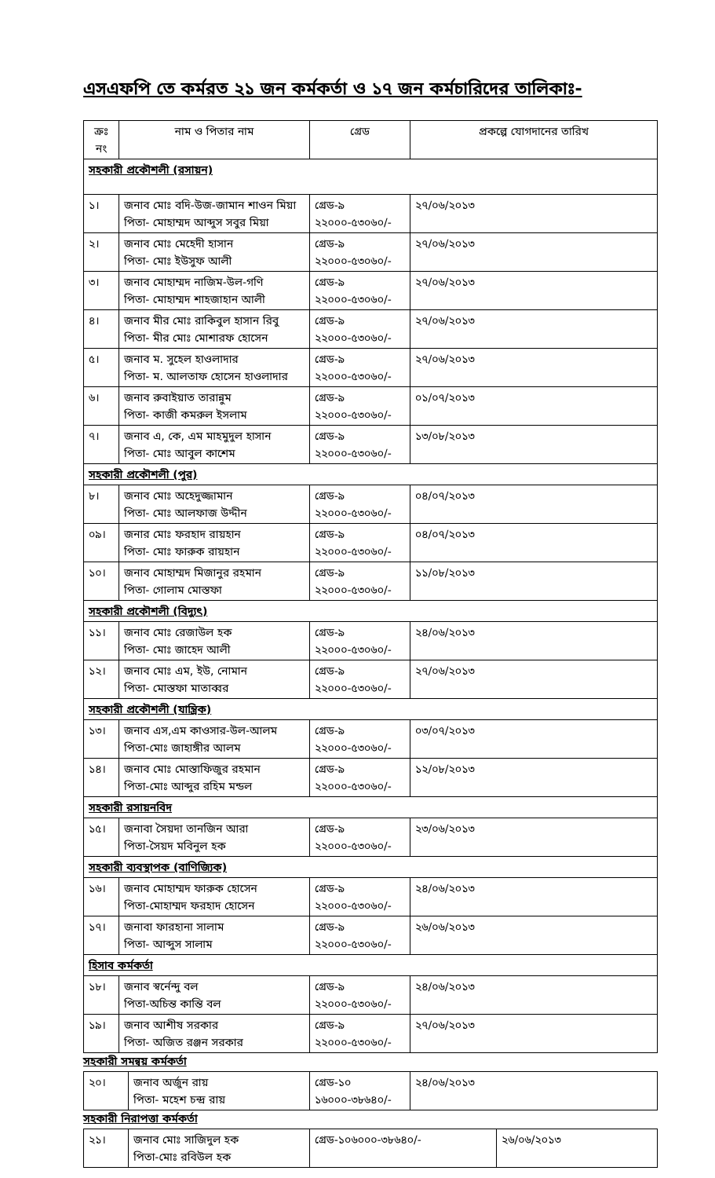এসএফপি তে কর্মরত ২১ জন কর্মকর্তা ও ১৭ জন কর্মচারিদের তালিকাঃ-
| ক্রঃ নং | নাম ও পিতার নাম | গ্রেড | প্রকল্পে যোগদানের তারিখ |
| --- | --- | --- | --- |
| সহকারী প্রকৌশলী (রসায়ন) | | | |
| ১। | জনাব মোঃ বদি-উজ-জামান শাওন মিয়া পিতা- মোহাম্মদ আব্দুস সবুর মিয়া | গ্রেড-৯ ২২০০০-৫৩০৬০/- | ২৭/০৬/২০১৩ |
| ২। | জনাব মোঃ মেহেদী হাসান পিতা- মোঃ ইউসুফ আলী | গ্রেড-৯ ২২০০০-৫৩০৬০/- | ২৭/০৬/২০১৩ |
| ৩। | জনাব মোহাম্মদ নাজিম-উল-গণি পিতা- মোহাম্মদ শাহজাহান আলী | গ্রেড-৯ ২২০০০-৫৩০৬০/- | ২৭/০৬/২০১৩ |
| ৪। | জনাব মীর মোঃ রাকিবুল হাসান রিবু পিতা- মীর মোঃ মোশারফ হোসেন | গ্রেড-৯ ২২০০০-৫৩০৬০/- | ২৭/০৬/২০১৩ |
| ৫। | জনাব ম. সুহেল হাওলাদার পিতা- ম. আলতাফ হোসেন হাওলাদার | গ্রেড-৯ ২২০০০-৫৩০৬০/- | ২৭/০৬/২০১৩ |
| ৬। | জনাব রুবাইয়াত তারান্নুম পিতা- কাজী কমরুল ইসলাম | গ্রেড-৯ ২২০০০-৫৩০৬০/- | ০১/০৭/২০১৩ |
| ৭। | জনাব এ, কে, এম মাহমুদুল হাসান পিতা- মোঃ আবুল কাশেম | গ্রেড-৯ ২২০০০-৫৩০৬০/- | ১৩/০৮/২০১৩ |
| সহকারী প্রকৌশলী (পুর) | | | |
| ৮। | জনাব মোঃ অহেদুজ্জামান পিতা- মোঃ আলফাজ উদ্দীন | গ্রেড-৯ ২২০০০-৫৩০৬০/- | ০৪/০৭/২০১৩ |
| ০৯। | জনার মোঃ ফরহাদ রায়হান পিতা- মোঃ ফারুক রায়হান | গ্রেড-৯ ২২০০০-৫৩০৬০/- | ০৪/০৭/২০১৩ |
| ১০। | জনাব মোহাম্মদ মিজানুর রহমান পিতা- গোলাম মোস্তফা | গ্রেড-৯ ২২০০০-৫৩০৬০/- | ১১/০৮/২০১৩ |
| সহকারী প্রকৌশলী (বিদ্যুৎ) | | | |
| ১১। | জনাব মোঃ রেজাউল হক পিতা- মোঃ জাহেদ আলী | গ্রেড-৯ ২২০০০-৫৩০৬০/- | ২৪/০৬/২০১৩ |
| ১২। | জনাব মোঃ এম, ইউ, নোমান পিতা- মোস্তফা মাতাব্বর | গ্রেড-৯ ২২০০০-৫৩০৬০/- | ২৭/০৬/২০১৩ |
| সহকারী প্রকৌশলী (যান্ত্রিক) | | | |
| ১৩। | জনাব এস,এম কাওসার-উল-আলম পিতা-মোঃ জাহাঙ্গীর আলম | গ্রেড-৯ ২২০০০-৫৩০৬০/- | ০৩/০৭/২০১৩ |
| ১৪। | জনাব মোঃ মোস্তাফিজুর রহমান পিতা-মোঃ আব্দুর রহিম মন্ডল | গ্রেড-৯ ২২০০০-৫৩০৬০/- | ১২/০৮/২০১৩ |
| সহকারী রসায়নবিদ | | | |
| ১৫। | জনাবা সৈয়দা তানজিন আরা পিতা-সৈয়দ মবিনুল হক | গ্রেড-৯ ২২০০০-৫৩০৬০/- | ২৩/০৬/২০১৩ |
| সহকারী ব্যবস্থাপক (বাণিজ্যিক) | | | |
| ১৬। | জনাব মোহাম্মদ ফারুক হোসেন পিতা-মোহাম্মদ ফরহাদ হোসেন | গ্রেড-৯ ২২০০০-৫৩০৬০/- | ২৪/০৬/২০১৩ |
| ১৭। | জনাবা ফারহানা সালাম পিতা- আব্দুস সালাম | গ্রেড-৯ ২২০০০-৫৩০৬০/- | ২৬/০৬/২০১৩ |
| হিসাব কর্মকর্তা | | | |
| ১৮। | জনাব স্বর্নেন্দু বল পিতা-অচিন্ত কান্তি বল | গ্রেড-৯ ২২০০০-৫৩০৬০/- | ২৪/০৬/২০১৩ |
| ১৯। | জনাব আশীষ সরকার পিতা- অজিত রঞ্জন সরকার | গ্রেড-৯ ২২০০০-৫৩০৬০/- | ২৭/০৬/২০১৩ |
সহকারী সমন্বয় কর্মকর্তা
| ২০। | জনাব অর্জুন রায় পিতা- মহেশ চন্দ্র রায় | গ্রেড-১০ ১৬০০০-৩৮৬৪০/- | ২৪/০৬/২০১৩ |
সহকারী নিরাপত্তা কর্মকর্তা
| ২১। | জনাব মোঃ সাজিদুল হক পিতা-মোঃ রবিউল হক | গ্রেড-১০৬০০০-৩৮৬৪০/- | ২৬/০৬/২০১৩ |